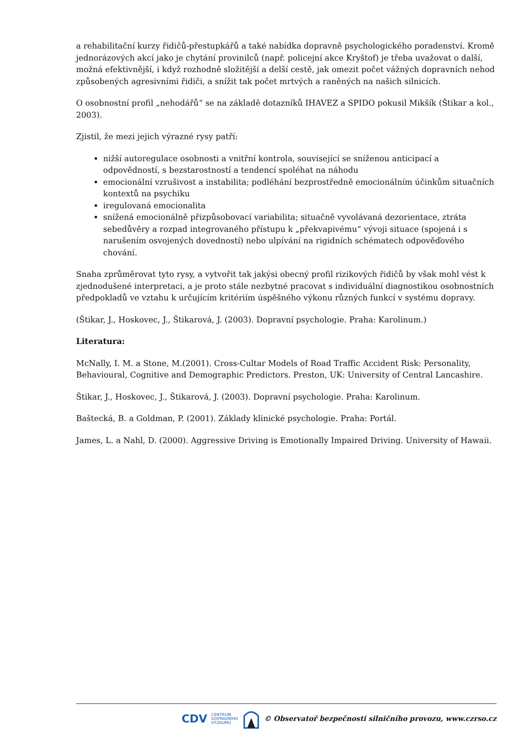a rehabilitační kurzy řidičů-přestupkářů a také nabídka dopravně psychologického poradenství. Kromě jednorázových akcí jako je chytání provinilců (např. policejní akce Kryštof) je třeba uvažovat o další, možná efektivnější, i když rozhodně složitější a delší cestě, jak omezit počet vážných dopravních nehod způsobených agresivními řidiči, a snížit tak počet mrtvých a raněných na našich silnicích.
O osobnostní profil „nehodářů“ se na základě dotazníků IHAVEZ a SPIDO pokusil Mikšík (Štikar a kol., 2003).
Zjistil, že mezi jejich výrazné rysy patří:
nižší autoregulace osobnosti a vnitřní kontrola, související se sníženou anticipací a odpovědností, s bezstarostností a tendencí spoléhat na náhodu
emocionální vzrušivost a instabilita; podléhání bezprostředně emocionálním účinkům situačních kontextů na psychiku
iregulovaná emocionalita
snížená emocionálně přizpůsobovací variabilita; situačně vyvolávaná dezorientace, ztráta sebedůvěry a rozpad integrovaného přístupu k „překvapivému“ vývoji situace (spojená i s narušením osvojených dovedností) nebo ulpívání na rigidních schématech odpověďového chování.
Snaha zprůměrovat tyto rysy, a vytvořit tak jakýsi obecný profil rizikových řidičů by však mohl vést k zjednodušené interpretaci, a je proto stále nezbytné pracovat s individuální diagnostikou osobnostních předpokladů ve vztahu k určujícím kritériím úspěšného výkonu různých funkcí v systému dopravy.
(Štikar, J., Hoskovec, J., Štikarová, J. (2003). Dopravní psychologie. Praha: Karolinum.)
Literatura:
McNally, I. M. a Stone, M.(2001). Cross-Cultar Models of Road Traffic Accident Risk: Personality, Behavioural, Cognitive and Demographic Predictors. Preston, UK: University of Central Lancashire.
Štikar, J., Hoskovec, J., Štikarová, J. (2003). Dopravní psychologie. Praha: Karolinum.
Baštecká, B. a Goldman, P. (2001). Základy klinické psychologie. Praha: Portál.
James, L. a Nahl, D. (2000). Aggressive Driving is Emotionally Impaired Driving. University of Hawaii.
CDV CENTRUM
DOPRAVNÍHO
VÝZKUMU © Observatoř bezpečnosti silničního provozu, www.czrso.cz